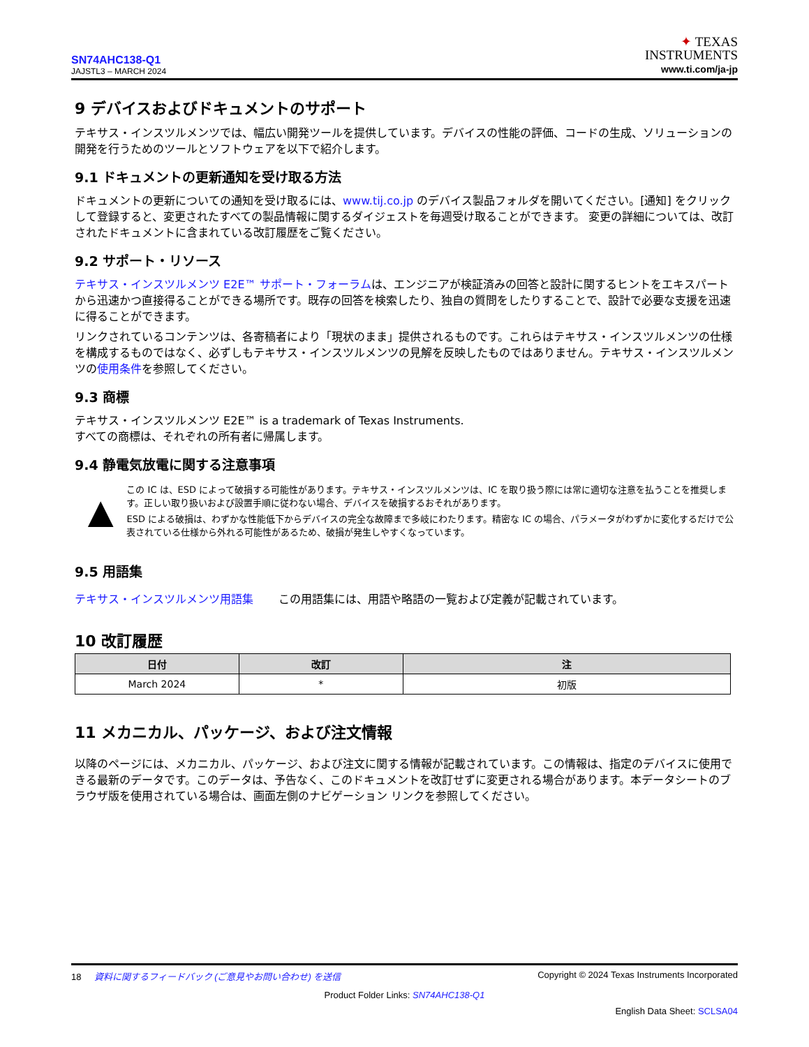SN74AHC138-Q1
JAJSTL3 – MARCH 2024
✦ TEXAS
INSTRUMENTS
www.ti.com/ja-jp
9 デバイスおよびドキュメントのサポート
テキサス・インスツルメンツでは、幅広い開発ツールを提供しています。デバイスの性能の評価、コードの生成、ソリューションの開発を行うためのツールとソフトウェアを以下で紹介します。
9.1 ドキュメントの更新通知を受け取る方法
ドキュメントの更新についての通知を受け取るには、www.tij.co.jp のデバイス製品フォルダを開いてください。[通知] をクリックして登録すると、変更されたすべての製品情報に関するダイジェストを毎週受け取ることができます。 変更の詳細については、改訂されたドキュメントに含まれている改訂履歴をご覧ください。
9.2 サポート・リソース
テキサス・インスツルメンツ E2E™ サポート・フォーラムは、エンジニアが検証済みの回答と設計に関するヒントをエキスパートから迅速かつ直接得ることができる場所です。既存の回答を検索したり、独自の質問をしたりすることで、設計で必要な支援を迅速に得ることができます。
リンクされているコンテンツは、各寄稿者により「現状のまま」提供されるものです。これらはテキサス・インスツルメンツの仕様を構成するものではなく、必ずしもテキサス・インスツルメンツの見解を反映したものではありません。テキサス・インスツルメンツの使用条件を参照してください。
9.3 商標
テキサス・インスツルメンツ E2E™ is a trademark of Texas Instruments.
すべての商標は、それぞれの所有者に帰属します。
9.4 静電気放電に関する注意事項
▲
この IC は、ESD によって破損する可能性があります。テキサス・インスツルメンツは、IC を取り扱う際には常に適切な注意を払うことを推奨します。正しい取り扱いおよび設置手順に従わない場合、デバイスを破損するおそれがあります。
ESD による破損は、わずかな性能低下からデバイスの完全な故障まで多岐にわたります。精密な IC の場合、パラメータがわずかに変化するだけで公表されている仕様から外れる可能性があるため、破損が発生しやすくなっています。
9.5 用語集
テキサス・インスツルメンツ用語集 この用語集には、用語や略語の一覧および定義が記載されています。
10 改訂履歴
| 日付 | 改訂 | 注 |
| --- | --- | --- |
| March 2024 | * | 初版 |
11 メカニカル、パッケージ、および注文情報
以降のページには、メカニカル、パッケージ、および注文に関する情報が記載されています。この情報は、指定のデバイスに使用できる最新のデータです。このデータは、予告なく、このドキュメントを改訂せずに変更される場合があります。本データシートのブラウザ版を使用されている場合は、画面左側のナビゲーション リンクを参照してください。
18 資料に関するフィードバック (ご意見やお問い合わせ) を送信 Copyright © 2024 Texas Instruments Incorporated
Product Folder Links: SN74AHC138-Q1
English Data Sheet: SCLSA04